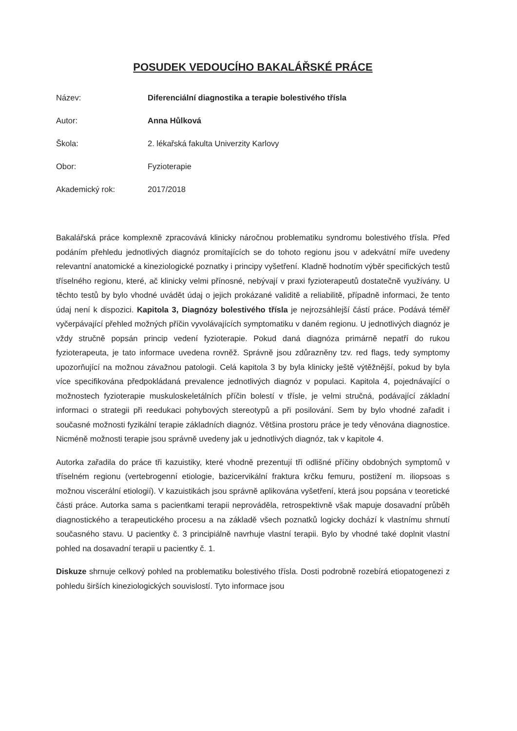POSUDEK VEDOUCÍHO BAKALÁŘSKÉ PRÁCE
Název:
Diferenciální diagnostika a terapie bolestivého třísla
Autor:
Anna Hůlková
Škola:
2. lékařská fakulta Univerzity Karlovy
Obor:
Fyzioterapie
Akademický rok:
2017/2018
Bakalářská práce komplexně zpracovává klinicky náročnou problematiku syndromu bolestivého třísla. Před podáním přehledu jednotlivých diagnóz promítajících se do tohoto regionu jsou v adekvátní míře uvedeny relevantní anatomické a kineziologické poznatky i principy vyšetření. Kladně hodnotím výběr specifických testů tříselného regionu, které, ač klinicky velmi přínosné, nebývají v praxi fyzioterapeutů dostatečně využívány. U těchto testů by bylo vhodné uvádět údaj o jejich prokázané validitě a reliabilitě, případně informaci, že tento údaj není k dispozici. Kapitola 3, Diagnózy bolestivého třísla je nejrozsáhlejší částí práce. Podává téměř vyčerpávající přehled možných příčin vyvolávajících symptomatiku v daném regionu. U jednotlivých diagnóz je vždy stručně popsán princip vedení fyzioterapie. Pokud daná diagnóza primárně nepatří do rukou fyzioterapeuta, je tato informace uvedena rovněž. Správně jsou zdůrazněny tzv. red flags, tedy symptomy upozorňující na možnou závažnou patologii. Celá kapitola 3 by byla klinicky ještě výtěžnější, pokud by byla více specifikována předpokládaná prevalence jednotlivých diagnóz v populaci. Kapitola 4, pojednávající o možnostech fyzioterapie muskuloskeletálních příčin bolestí v třísle, je velmi stručná, podávající základní informaci o strategii při reedukaci pohybových stereotypů a při posilování. Sem by bylo vhodné zařadit i současné možnosti fyzikální terapie základních diagnóz. Většina prostoru práce je tedy věnována diagnostice. Nicméně možnosti terapie jsou správně uvedeny jak u jednotlivých diagnóz, tak v kapitole 4.
Autorka zařadila do práce tři kazuistiky, které vhodně prezentují tři odlišné příčiny obdobných symptomů v tříselném regionu (vertebrogenní etiologie, bazicervikální fraktura krčku femuru, postižení m. iliopsoas s možnou viscerální etiologií). V kazuistikách jsou správně aplikována vyšetření, která jsou popsána v teoretické části práce. Autorka sama s pacientkami terapii neprováděla, retrospektivně však mapuje dosavadní průběh diagnostického a terapeutického procesu a na základě všech poznatků logicky dochází k vlastnímu shrnutí současného stavu. U pacientky č. 3 principiálně navrhuje vlastní terapii. Bylo by vhodné také doplnit vlastní pohled na dosavadní terapii u pacientky č. 1.
Diskuze shrnuje celkový pohled na problematiku bolestivého třísla. Dosti podrobně rozebírá etiopatogenezi z pohledu širších kineziologických souvislostí. Tyto informace jsou